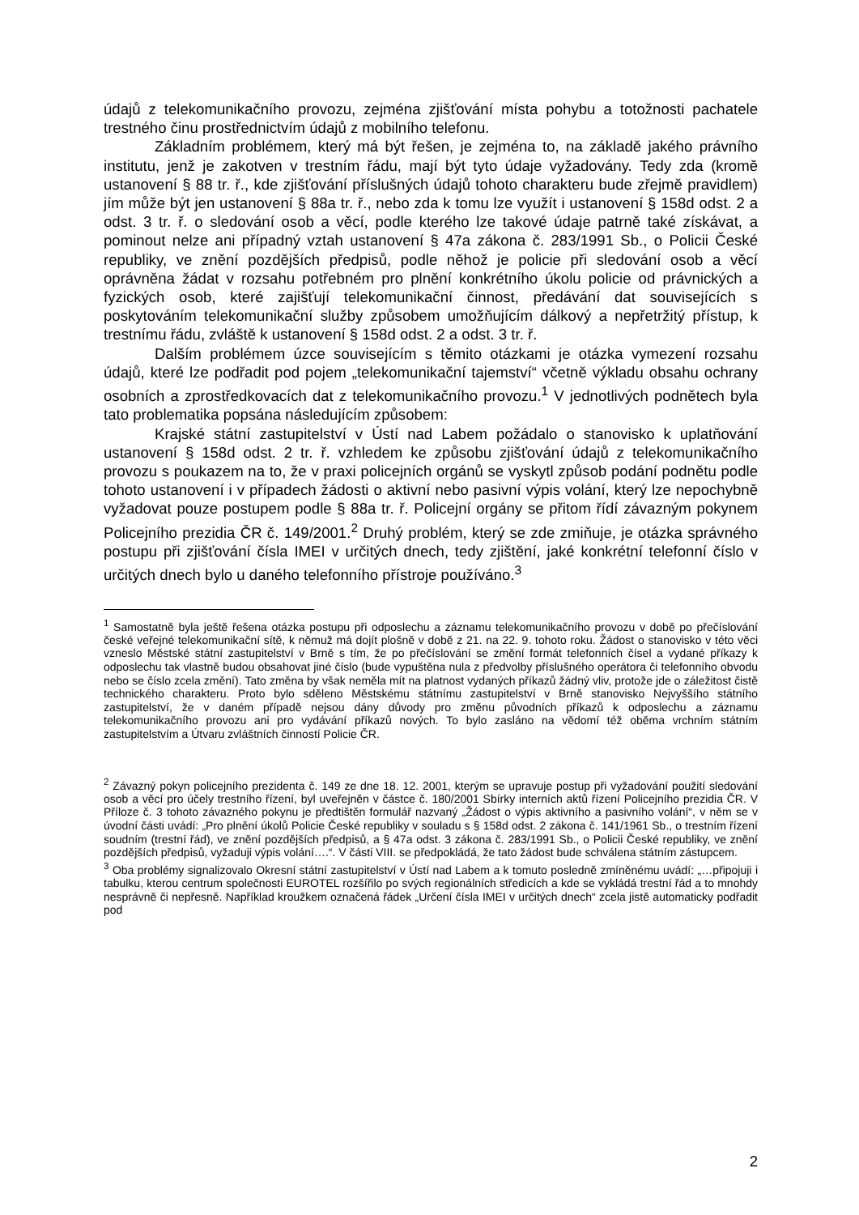údajů z telekomunikačního provozu, zejména zjišťování místa pohybu a totožnosti pachatele trestného činu prostřednictvím údajů z mobilního telefonu.
Základním problémem, který má být řešen, je zejména to, na základě jakého právního institutu, jenž je zakotven v trestním řádu, mají být tyto údaje vyžadovány. Tedy zda (kromě ustanovení § 88 tr. ř., kde zjišťování příslušných údajů tohoto charakteru bude zřejmě pravidlem) jím může být jen ustanovení § 88a tr. ř., nebo zda k tomu lze využít i ustanovení § 158d odst. 2 a odst. 3 tr. ř. o sledování osob a věcí, podle kterého lze takové údaje patrně také získávat, a pominout nelze ani případný vztah ustanovení § 47a zákona č. 283/1991 Sb., o Policii České republiky, ve znění pozdějších předpisů, podle něhož je policie při sledování osob a věcí oprávněna žádat v rozsahu potřebném pro plnění konkrétního úkolu policie od právnických a fyzických osob, které zajišťují telekomunikační činnost, předávání dat souvisejících s poskytováním telekomunikační služby způsobem umožňujícím dálkový a nepřetržitý přístup, k trestnímu řádu, zvláště k ustanovení § 158d odst. 2 a odst. 3 tr. ř.
Dalším problémem úzce souvisejícím s těmito otázkami je otázka vymezení rozsahu údajů, které lze podřadit pod pojem „telekomunikační tajemství“ včetně výkladu obsahu ochrany osobních a zprostředkovacích dat z telekomunikačního provozu.<sup>1</sup> V jednotlivých podnětech byla tato problematika popsána následujícím způsobem:
Krajské státní zastupitelství v Ústí nad Labem požádalo o stanovisko k uplatňování ustanovení § 158d odst. 2 tr. ř. vzhledem ke způsobu zjišťování údajů z telekomunikačního provozu s poukazem na to, že v praxi policejních orgánů se vyskytl způsob podání podnětu podle tohoto ustanovení i v případech žádosti o aktivní nebo pasivní výpis volání, který lze nepochybně vyžadovat pouze postupem podle § 88a tr. ř. Policejní orgány se přitom řídí závazným pokynem Policejního prezidia ČR č. 149/2001.<sup>2</sup> Druhý problém, který se zde zmiňuje, je otázka správného postupu při zjišťování čísla IMEI v určitých dnech, tedy zjištění, jaké konkrétní telefonní číslo v určitých dnech bylo u daného telefonního přístroje používáno.<sup>3</sup>
<sup>1</sup> Samostatně byla ještě řešena otázka postupu při odposlechu a záznamu telekomunikačního provozu v době po přečíslování české veřejné telekomunikační sítě, k němuž má dojít plošně v době z 21. na 22. 9. tohoto roku. Žádost o stanovisko v této věci vzneslo Městské státní zastupitelství v Brně s tím, že po přečíslování se změní formát telefonních čísel a vydané příkazy k odposlechu tak vlastně budou obsahovat jiné číslo (bude vypuštěna nula z předvolby příslušného operátora či telefonního obvodu nebo se číslo zcela změní). Tato změna by však neměla mít na platnost vydaných příkazů žádný vliv, protože jde o záležitost čistě technického charakteru. Proto bylo sděleno Městskému státnímu zastupitelství v Brně stanovisko Nejvyššího státního zastupitelství, že v daném případě nejsou dány důvody pro změnu původních příkazů k odposlechu a záznamu telekomunikačního provozu ani pro vydávání příkazů nových. To bylo zasláno na vědomí též oběma vrchním státním zastupitelstvím a Útvaru zvláštních činností Policie ČR.
<sup>2</sup> Závazný pokyn policejního prezidenta č. 149 ze dne 18. 12. 2001, kterým se upravuje postup při vyžadování použití sledování osob a věcí pro účely trestního řízení, byl uveřejněn v částce č. 180/2001 Sbírky interních aktů řízení Policejního prezidia ČR. V Příloze č. 3 tohoto závazného pokynu je předtištěn formulář nazvaný „Žádost o výpis aktivního a pasivního volání“, v něm se v úvodní části uvádí: „Pro plnění úkolů Policie České republiky v souladu s § 158d odst. 2 zákona č. 141/1961 Sb., o trestním řízení soudním (trestní řád), ve znění pozdějších předpisů, a § 47a odst. 3 zákona č. 283/1991 Sb., o Policii České republiky, ve znění pozdějších předpisů, vyžaduji výpis volání….“. V části VIII. se předpokládá, že tato žádost bude schválena státním zástupcem.
<sup>3</sup> Oba problémy signalizovalo Okresní státní zastupitelství v Ústí nad Labem a k tomuto posledně zmíněnému uvádí: „…připojuji i tabulku, kterou centrum společnosti EUROTEL rozšířilo po svých regionálních středicích a kde se vykládá trestní řád a to mnohdy nesprávně či nepřesně. Například kroužkem označená řádek „Určení čísla IMEI v určitých dnech“ zcela jistě automaticky podřadit pod
2